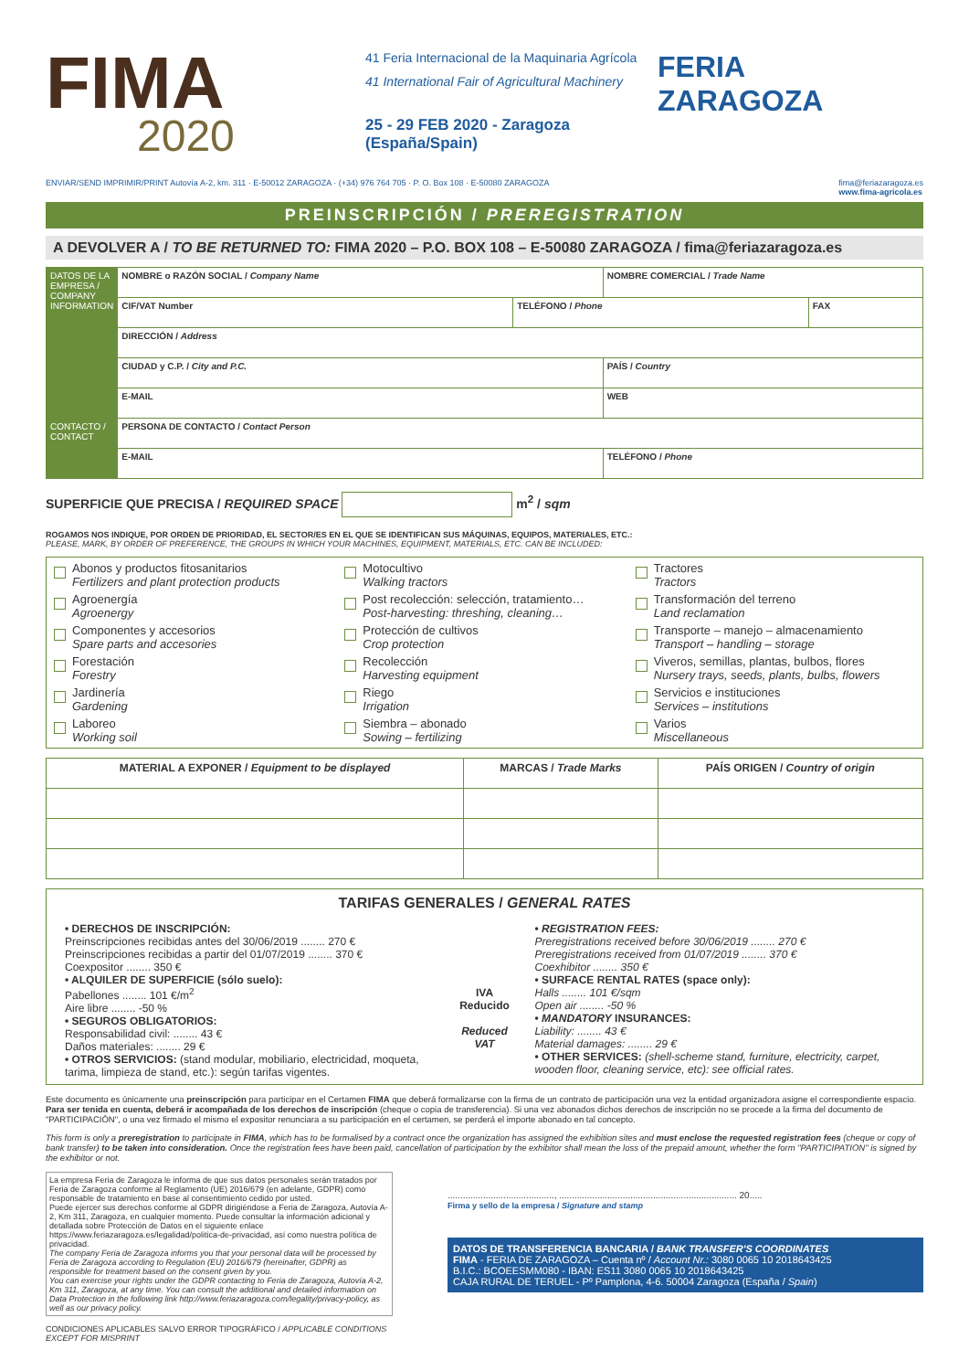FIMA
2020
41 Feria Internacional de la Maquinaria Agrícola
41 International Fair of Agricultural Machinery
25 - 29 FEB 2020 - Zaragoza (España/Spain)
FERIA
ZARAGOZA
ENVIAR/SEND IMPRIMIR/PRINT Autovía A-2, km. 311 · E-50012 ZARAGOZA · (+34) 976 764 705 · P. O. Box 108 · E-50080 ZARAGOZA fima@feriazaragoza.es
www.fima-agricola.es
PREINSCRIPCIÓN / PREREGISTRATION
A DEVOLVER A / TO BE RETURNED TO: FIMA 2020 – P.O. BOX 108 – E-50080 ZARAGOZA / fima@feriazaragoza.es
| DATOS DE LA EMPRESA / COMPANY INFORMATION | NOMBRE o RAZÓN SOCIAL / Company Name | | NOMBRE COMERCIAL / Trade Name | |
| | CIF/VAT Number | TELÉFONO / Phone | | FAX |
| | DIRECCIÓN / Address | | | |
| | CIUDAD y C.P. / City and P.C. | | PAÍS / Country | |
| | E-MAIL | | WEB | |
| CONTACTO / CONTACT | PERSONA DE CONTACTO / Contact Person | | | |
| | E-MAIL | | TELÉFONO / Phone | |
SUPERFICIE QUE PRECISA / REQUIRED SPACE m<sup>2</sup> / sqm
ROGAMOS NOS INDIQUE, POR ORDEN DE PRIORIDAD, EL SECTOR/ES EN EL QUE SE IDENTIFICAN SUS MÁQUINAS, EQUIPOS, MATERIALES, ETC.:
PLEASE, MARK, BY ORDER OF PREFERENCE, THE GROUPS IN WHICH YOUR MACHINES, EQUIPMENT, MATERIALS, ETC. CAN BE INCLUDED:
Abonos y productos fitosanitarios
Fertilizers and plant protection products
Motocultivo
Walking tractors
Tractores
Tractors
Agroenergía
Agroenergy
Post recolección: selección, tratamiento…
Post-harvesting: threshing, cleaning…
Transformación del terreno
Land reclamation
Componentes y accesorios
Spare parts and accesories
Protección de cultivos
Crop protection
Transporte – manejo – almacenamiento
Transport – handling – storage
Forestación
Forestry
Recolección
Harvesting equipment
Viveros, semillas, plantas, bulbos, flores
Nursery trays, seeds, plants, bulbs, flowers
Jardinería
Gardening
Riego
Irrigation
Servicios e instituciones
Services – institutions
Laboreo
Working soil
Siembra – abonado
Sowing – fertilizing
Varios
Miscellaneous
| MATERIAL A EXPONER / Equipment to be displayed | MARCAS / Trade Marks | PAÍS ORIGEN / Country of origin |
| --- | --- | --- |
TARIFAS GENERALES / GENERAL RATES
• DERECHOS DE INSCRIPCIÓN:
Preinscripciones recibidas antes del 30/06/2019 ........ 270 €
Preinscripciones recibidas a partir del 01/07/2019 ........ 370 €
Coexpositor ........ 350 €
• ALQUILER DE SUPERFICIE (sólo suelo):
Pabellones ........ 101 €/m<sup>2</sup>
Aire libre ........ -50 %
• SEGUROS OBLIGATORIOS:
Responsabilidad civil: ........ 43 €
Daños materiales: ........ 29 €
• OTROS SERVICIOS: (stand modular, mobiliario, electricidad, moqueta, tarima, limpieza de stand, etc.): según tarifas vigentes.
IVA Reducido
Reduced VAT
• REGISTRATION FEES:
Preregistrations received before 30/06/2019 ........ 270 €
Preregistrations received from 01/07/2019 ........ 370 €
Coexhibitor ........ 350 €
• SURFACE RENTAL RATES (space only):
Halls ........ 101 €/sqm
Open air ........ -50 %
• MANDATORY INSURANCES:
Liability: ........ 43 €
Material damages: ........ 29 €
• OTHER SERVICES: (shell-scheme stand, furniture, electricity, carpet, wooden floor, cleaning service, etc): see official rates.
Este documento es únicamente una preinscripción para participar en el Certamen FIMA que deberá formalizarse con la firma de un contrato de participación una vez la entidad organizadora asigne el correspondiente espacio. Para ser tenida en cuenta, deberá ir acompañada de los derechos de inscripción (cheque o copia de transferencia). Si una vez abonados dichos derechos de inscripción no se procede a la firma del documento de "PARTICIPACIÓN", o una vez firmado el mismo el expositor renunciara a su participación en el certamen, se perderá el importe abonado en tal concepto.
This form is only a preregistration to participate in FIMA, which has to be formalised by a contract once the organization has assigned the exhibition sites and must enclose the requested registration fees (cheque or copy of bank transfer) to be taken into consideration. Once the registration fees have been paid, cancellation of participation by the exhibitor shall mean the loss of the prepaid amount, whether the form "PARTICIPATION" is signed by the exhibitor or not.
La empresa Feria de Zaragoza le informa de que sus datos personales serán tratados por Feria de Zaragoza conforme al Reglamento (UE) 2016/679 (en adelante, GDPR) como responsable de tratamiento en base al consentimiento cedido por usted.
Puede ejercer sus derechos conforme al GDPR dirigiéndose a Feria de Zaragoza, Autovía A-2, Km 311, Zaragoza, en cualquier momento. Puede consultar la información adicional y detallada sobre Protección de Datos en el siguiente enlace https://www.feriazaragoza.es/legalidad/politica-de-privacidad, así como nuestra política de privacidad.
The company Feria de Zaragoza informs you that your personal data will be processed by Feria de Zaragoza according to Regulation (EU) 2016/679 (hereinafter, GDPR) as responsible for treatment based on the consent given by you.
You can exercise your rights under the GDPR contacting to Feria de Zaragoza, Autovía A-2, Km 311, Zaragoza, at any time. You can consult the additional and detailed information on Data Protection in the following link http://www.feriazaragoza.com/legality/privacy-policy, as well as our privacy policy.
CONDICIONES APLICABLES SALVO ERROR TIPOGRÁFICO / APPLICABLE CONDITIONS EXCEPT FOR MISPRINT
.........................................., ...................................................................... 20.....
Firma y sello de la empresa / Signature and stamp
DATOS DE TRANSFERENCIA BANCARIA / BANK TRANSFER'S COORDINATES
FIMA - FERIA DE ZARAGOZA – Cuenta nº / Account Nr.: 3080 0065 10 2018643425
B.I.C.: BCOEESMM080 - IBAN: ES11 3080 0065 10 2018643425
CAJA RURAL DE TERUEL - Pº Pamplona, 4-6. 50004 Zaragoza (España / Spain)